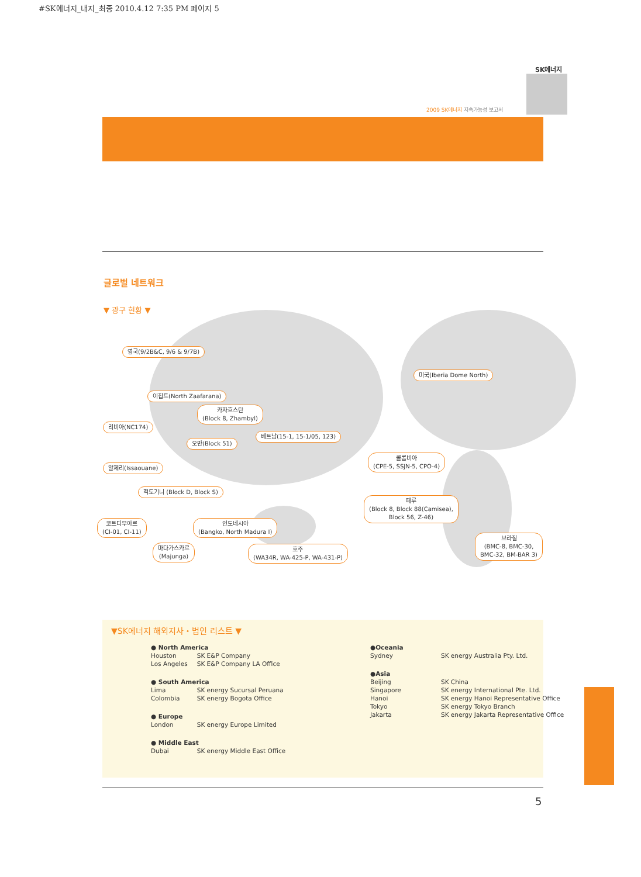#SK에너지_내지_최종 2010.4.12 7:35 PM 페이지 5
SK에너지
2009 SK에너지 지속가능성 보고서
글로벌 네트워크
▼ 광구 현황 ▼
영국(9/2B&C, 9/6 & 9/7B)
이집트(North Zaafarana)
카자흐스탄
(Block 8, Zhambyl)
리비아(NC174)
오만(Block 51)
베트남(15-1, 15-1/05, 123)
알제리(Issaouane)
적도기니 (Block D, Block S)
코트디부아르
(CI-01, CI-11)
인도네시아
(Bangko, North Madura I)
마다가스카르
(Majunga)
호주
(WA34R, WA-425-P, WA-431-P)
미국(Iberia Dome North)
콜롬비아
(CPE-5, SSJN-5, CPO-4)
페루
(Block 8, Block 88(Camisea),
Block 56, Z-46)
브라질
(BMC-8, BMC-30,
BMC-32, BM-BAR 3)
▼SK에너지 해외지사・법인 리스트 ▼
| ● North America | |
| Houston | SK E&P Company |
| Los Angeles | SK E&P Company LA Office |
| ● South America | |
| Lima | SK energy Sucursal Peruana |
| Colombia | SK energy Bogota Office |
| ● Europe | |
| London | SK energy Europe Limited |
| ● Middle East | |
| Dubai | SK energy Middle East Office |
| ●Oceania | |
| Sydney | SK energy Australia Pty. Ltd. |
| ●Asia | |
| Beijing | SK China |
| Singapore | SK energy International Pte. Ltd. |
| Hanoi | SK energy Hanoi Representative Office |
| Tokyo | SK energy Tokyo Branch |
| Jakarta | SK energy Jakarta Representative Office |
5